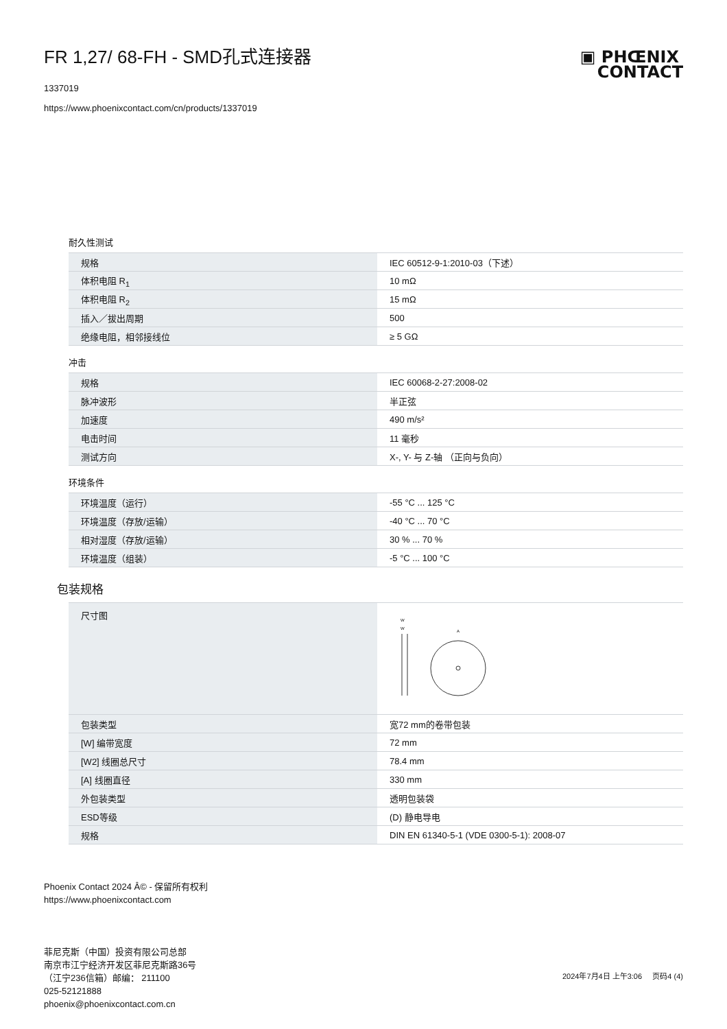FR 1,27/ 68-FH - SMD孔式连接器
1337019
https://www.phoenixcontact.com/cn/products/1337019
▣ PHŒNIX
CONTACT
耐久性测试
| 规格 | IEC 60512-9-1:2010-03（下述） |
| 体积电阻 R<sub>1</sub> | 10 mΩ |
| 体积电阻 R<sub>2</sub> | 15 mΩ |
| 插入／拔出周期 | 500 |
| 绝缘电阻，相邻接线位 | ≥ 5 GΩ |
冲击
| 规格 | IEC 60068-2-27:2008-02 |
| 脉冲波形 | 半正弦 |
| 加速度 | 490 m/s² |
| 电击时间 | 11 毫秒 |
| 测试方向 | X-, Y- 与 Z-轴 （正向与负向） |
环境条件
| 环境温度（运行） | -55 °C ... 125 °C |
| 环境温度（存放/运输） | -40 °C ... 70 °C |
| 相对湿度（存放/运输） | 30 % ... 70 % |
| 环境温度（组装） | -5 °C ... 100 °C |
包装规格
| 尺寸图 | W W A |
| 包装类型 | 宽72 mm的卷带包装 |
| [W] 编带宽度 | 72 mm |
| [W2] 线圈总尺寸 | 78.4 mm |
| [A] 线圈直径 | 330 mm |
| 外包装类型 | 透明包装袋 |
| ESD等级 | (D) 静电导电 |
| 规格 | DIN EN 61340-5-1 (VDE 0300-5-1): 2008-07 |
Phoenix Contact 2024 Â© - 保留所有权利
https://www.phoenixcontact.com
菲尼克斯（中国）投资有限公司总部
南京市江宁经济开发区菲尼克斯路36号
（江宁236信箱）邮编： 211100
025-52121888
phoenix@phoenixcontact.com.cn
2024年7月4日 上午3:06 页码4 (4)